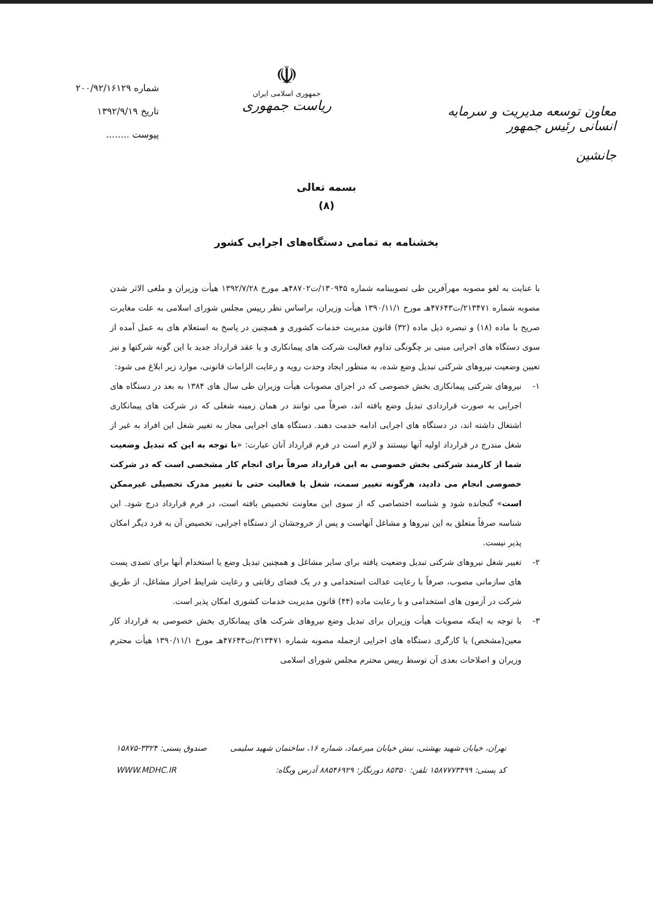معاون توسعه مدیریت و سرمایه انسانی رئیس جمهور
جانشین
☫
جمهوری اسلامی ایران
ریاست جمهوری
شماره ۲۰۰/۹۲/۱۶۱۲۹
تاریخ ۱۳۹۲/۹/۱۹
پیوست ........
بسمه تعالی
(۸)
بخشنامه به تمامی دستگاه‌های اجرایی کشور
با عنایت به لغو مصوبه مهرآفرین طی تصویبنامه شماره ۱۳۰۹۴۵/ت۴۸۷۰۲هـ مورخ ۱۳۹۲/۷/۲۸ هیأت وزیران و ملغی الاثر شدن مصوبه شماره ۲۱۳۴۷۱/ت۴۷۶۴۳هـ مورخ ۱۳۹۰/۱۱/۱ هیأت وزیران، براساس نظر رییس مجلس شورای اسلامی به علت مغایرت صریح با ماده (۱۸) و تبصره ذیل ماده (۳۲) قانون مدیریت خدمات کشوری و همچنین در پاسخ به استعلام های به عمل آمده از سوی دستگاه های اجرایی مبنی بر چگونگی تداوم فعالیت شرکت های پیمانکاری و یا عقد قرارداد جدید با این گونه شرکتها و نیز تعیین وضعیت نیروهای شرکتی تبدیل وضع شده، به منظور ایجاد وحدت رویه و رعایت الزامات قانونی، موارد زیر ابلاغ می شود:
۱- نیروهای شرکتی پیمانکاری بخش خصوصی که در اجرای مصوبات هیأت وزیران طی سال های ۱۳۸۴ به بعد در دستگاه های اجرایی به صورت قراردادی تبدیل وضع یافته اند، صرفاً می توانند در همان زمینه شغلی که در شرکت های پیمانکاری اشتغال داشته اند، در دستگاه های اجرایی ادامه خدمت دهند. دستگاه های اجرایی مجاز به تغییر شغل این افراد به غیر از شغل مندرج در قرارداد اولیه آنها نیستند و لازم است در فرم قرارداد آنان عبارت: «با توجه به این که تبدیل وضعیت شما از کارمند شرکتی بخش خصوصی به این قرارداد صرفاً برای انجام کار مشخصی است که در شرکت خصوصی انجام می دادید، هرگونه تغییر سمت، شغل یا فعالیت حتی با تغییر مدرک تحصیلی غیرممکن است» گنجانده شود و شناسه اختصاصی که از سوی این معاونت تخصیص یافته است، در فرم قرارداد درج شود. این شناسه صرفاً متعلق به این نیروها و مشاغل آنهاست و پس از خروجشان از دستگاه اجرایی، تخصیص آن به فرد دیگر امکان پذیر نیست.
۲- تغییر شغل نیروهای شرکتی تبدیل وضعیت یافته برای سایر مشاغل و همچنین تبدیل وضع یا استخدام آنها برای تصدی پست های سازمانی مصوب، صرفاً با رعایت عدالت استخدامی و در یک فضای رقابتی و رعایت شرایط احراز مشاغل، از طریق شرکت در آزمون های استخدامی و با رعایت ماده (۴۴) قانون مدیریت خدمات کشوری امکان پذیر است.
۳- با توجه به اینکه مصوبات هیأت وزیران برای تبدیل وضع نیروهای شرکت های پیمانکاری بخش خصوصی به قرارداد کار معین(مشخص) یا کارگری دستگاه های اجرایی ازجمله مصوبه شماره ۲۱۳۴۷۱/ت۴۷۶۴۳هـ مورخ ۱۳۹۰/۱۱/۱ هیأت محترم وزیران و اصلاحات بعدی آن توسط رییس محترم مجلس شورای اسلامی
تهران، خیابان شهید بهشتی، نبش خیابان میرعماد، شماره ۱۶، ساختمان شهید سلیمی صندوق پستی: ۳۳۲۴-۱۵۸۷۵
کد پستی: ۱۵۸۷۷۷۳۴۹۹ تلفن: ۸۵۳۵۰ دورنگار: ۸۸۵۴۶۹۲۹ آدرس وبگاه: WWW.MDHC.IR